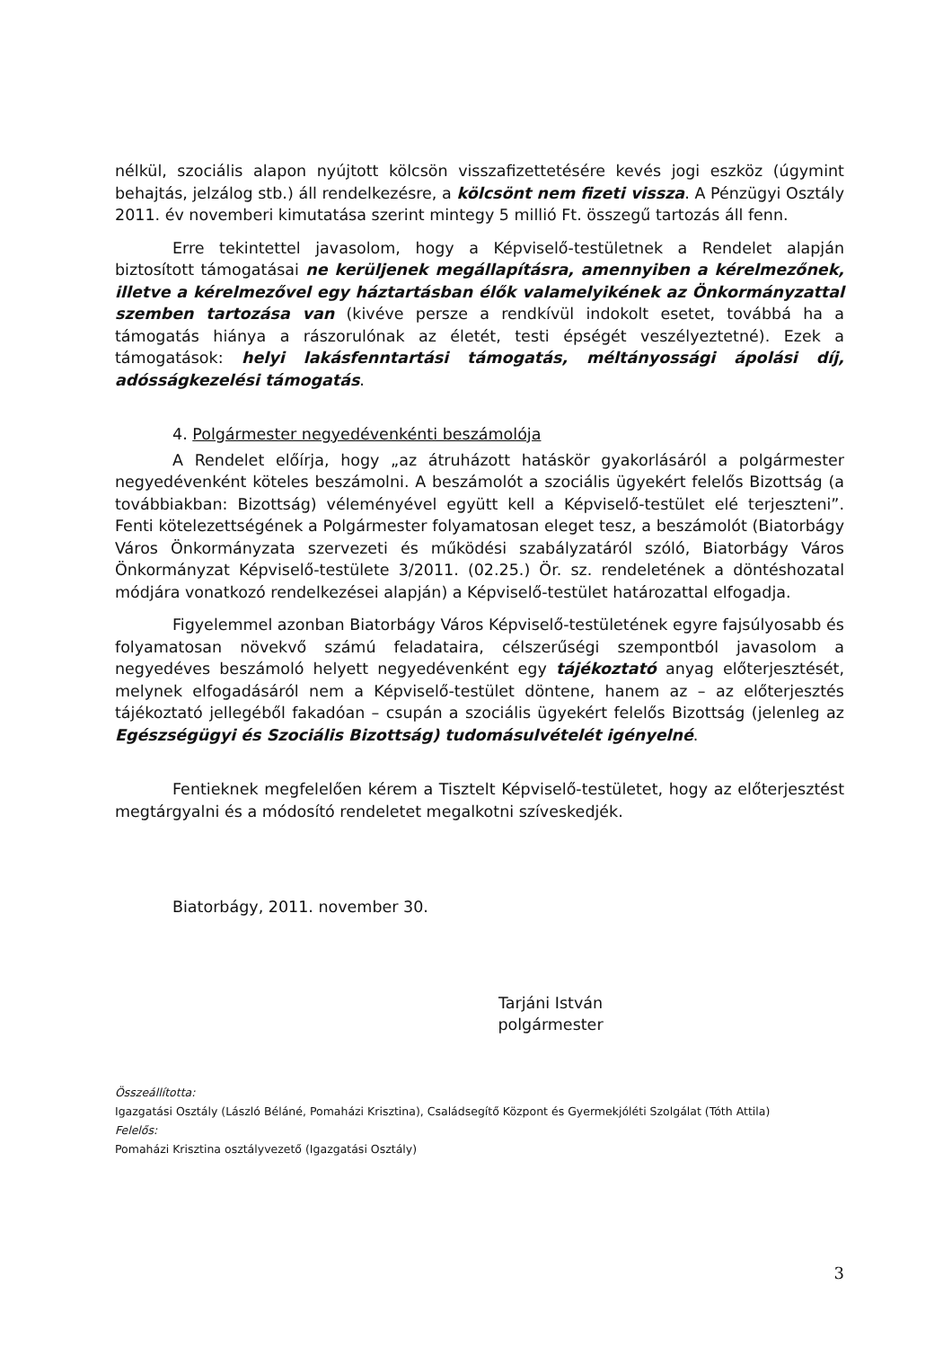nélkül, szociális alapon nyújtott kölcsön visszafizettetésére kevés jogi eszköz (úgymint behajtás, jelzálog stb.) áll rendelkezésre, a kölcsönt nem fizeti vissza. A Pénzügyi Osztály 2011. év novemberi kimutatása szerint mintegy 5 millió Ft. összegű tartozás áll fenn.
Erre tekintettel javasolom, hogy a Képviselő-testületnek a Rendelet alapján biztosított támogatásai ne kerüljenek megállapításra, amennyiben a kérelmezőnek, illetve a kérelmezővel egy háztartásban élők valamelyikének az Önkormányzattal szemben tartozása van (kivéve persze a rendkívül indokolt esetet, továbbá ha a támogatás hiánya a rászorulónak az életét, testi épségét veszélyeztetné). Ezek a támogatások: helyi lakásfenntartási támogatás, méltányossági ápolási díj, adósságkezelési támogatás.
4. Polgármester negyedévenkénti beszámolója
A Rendelet előírja, hogy „az átruházott hatáskör gyakorlásáról a polgármester negyedévenként köteles beszámolni. A beszámolót a szociális ügyekért felelős Bizottság (a továbbiakban: Bizottság) véleményével együtt kell a Képviselő-testület elé terjeszteni”. Fenti kötelezettségének a Polgármester folyamatosan eleget tesz, a beszámolót (Biatorbágy Város Önkormányzata szervezeti és működési szabályzatáról szóló, Biatorbágy Város Önkormányzat Képviselő-testülete 3/2011. (02.25.) Ör. sz. rendeletének a döntéshozatal módjára vonatkozó rendelkezései alapján) a Képviselő-testület határozattal elfogadja.
Figyelemmel azonban Biatorbágy Város Képviselő-testületének egyre fajsúlyosabb és folyamatosan növekvő számú feladataira, célszerűségi szempontból javasolom a negyedéves beszámoló helyett negyedévenként egy tájékoztató anyag előterjesztését, melynek elfogadásáról nem a Képviselő-testület döntene, hanem az – az előterjesztés tájékoztató jellegéből fakadóan – csupán a szociális ügyekért felelős Bizottság (jelenleg az Egészségügyi és Szociális Bizottság) tudomásulvételét igényelné.
Fentieknek megfelelően kérem a Tisztelt Képviselő-testületet, hogy az előterjesztést megtárgyalni és a módosító rendeletet megalkotni szíveskedjék.
Biatorbágy, 2011. november 30.
Tarjáni István
polgármester
Összeállította:
Igazgatási Osztály (László Béláné, Pomaházi Krisztina), Családsegítő Központ és Gyermekjóléti Szolgálat (Tóth Attila)
Felelős:
Pomaházi Krisztina osztályvezető (Igazgatási Osztály)
3